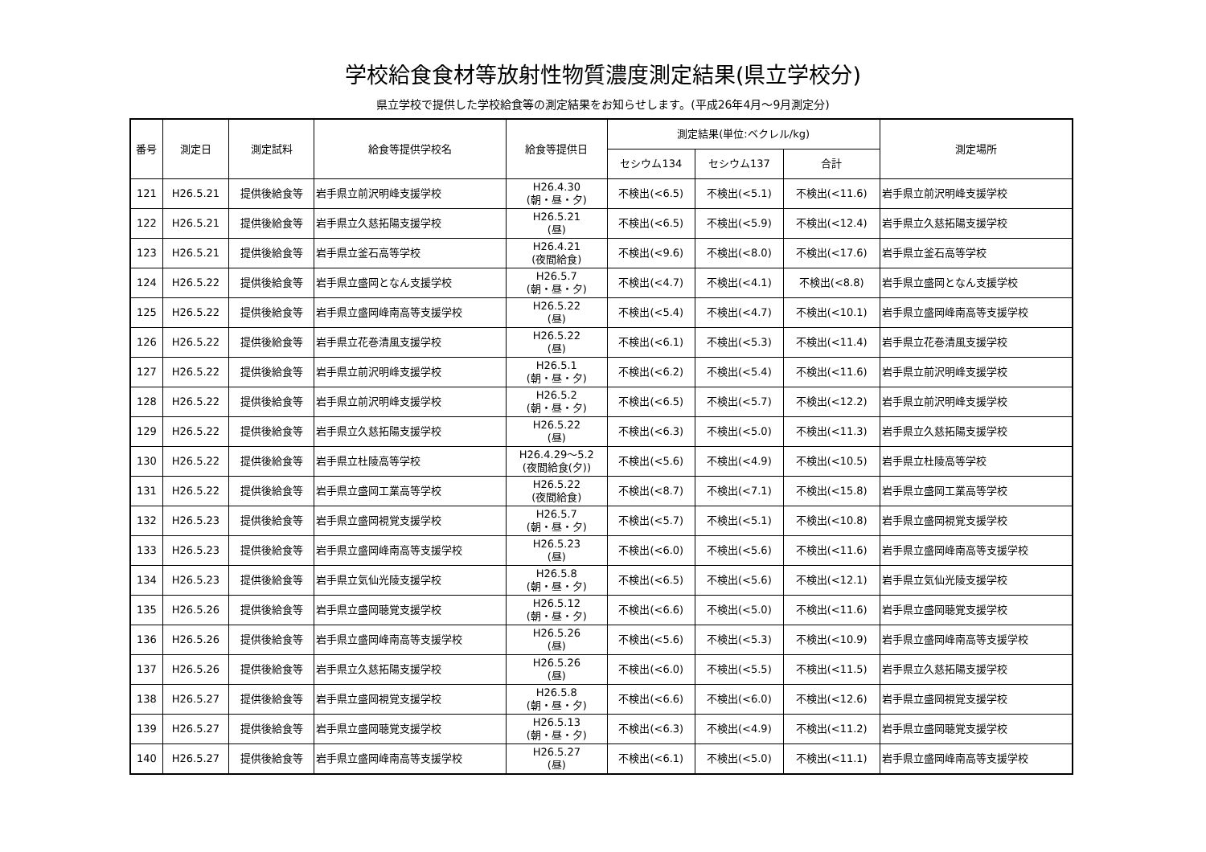学校給食食材等放射性物質濃度測定結果(県立学校分)
県立学校で提供した学校給食等の測定結果をお知らせします。(平成26年4月～9月測定分)
| 番号 | 測定日 | 測定試料 | 給食等提供学校名 | 給食等提供日 | 測定結果(単位:ベクレル/kg) | | | 測定場所 |
| --- | --- | --- | --- | --- | --- | --- | --- | --- |
| | | | | | セシウム134 | セシウム137 | 合計 | |
| 121 | H26.5.21 | 提供後給食等 | 岩手県立前沢明峰支援学校 | H26.4.30 (朝・昼・夕) | 不検出(<6.5) | 不検出(<5.1) | 不検出(<11.6) | 岩手県立前沢明峰支援学校 |
| 122 | H26.5.21 | 提供後給食等 | 岩手県立久慈拓陽支援学校 | H26.5.21 (昼) | 不検出(<6.5) | 不検出(<5.9) | 不検出(<12.4) | 岩手県立久慈拓陽支援学校 |
| 123 | H26.5.21 | 提供後給食等 | 岩手県立釜石高等学校 | H26.4.21 (夜間給食) | 不検出(<9.6) | 不検出(<8.0) | 不検出(<17.6) | 岩手県立釜石高等学校 |
| 124 | H26.5.22 | 提供後給食等 | 岩手県立盛岡となん支援学校 | H26.5.7 (朝・昼・夕) | 不検出(<4.7) | 不検出(<4.1) | 不検出(<8.8) | 岩手県立盛岡となん支援学校 |
| 125 | H26.5.22 | 提供後給食等 | 岩手県立盛岡峰南高等支援学校 | H26.5.22 (昼) | 不検出(<5.4) | 不検出(<4.7) | 不検出(<10.1) | 岩手県立盛岡峰南高等支援学校 |
| 126 | H26.5.22 | 提供後給食等 | 岩手県立花巻清風支援学校 | H26.5.22 (昼) | 不検出(<6.1) | 不検出(<5.3) | 不検出(<11.4) | 岩手県立花巻清風支援学校 |
| 127 | H26.5.22 | 提供後給食等 | 岩手県立前沢明峰支援学校 | H26.5.1 (朝・昼・夕) | 不検出(<6.2) | 不検出(<5.4) | 不検出(<11.6) | 岩手県立前沢明峰支援学校 |
| 128 | H26.5.22 | 提供後給食等 | 岩手県立前沢明峰支援学校 | H26.5.2 (朝・昼・夕) | 不検出(<6.5) | 不検出(<5.7) | 不検出(<12.2) | 岩手県立前沢明峰支援学校 |
| 129 | H26.5.22 | 提供後給食等 | 岩手県立久慈拓陽支援学校 | H26.5.22 (昼) | 不検出(<6.3) | 不検出(<5.0) | 不検出(<11.3) | 岩手県立久慈拓陽支援学校 |
| 130 | H26.5.22 | 提供後給食等 | 岩手県立杜陵高等学校 | H26.4.29～5.2 (夜間給食(夕)) | 不検出(<5.6) | 不検出(<4.9) | 不検出(<10.5) | 岩手県立杜陵高等学校 |
| 131 | H26.5.22 | 提供後給食等 | 岩手県立盛岡工業高等学校 | H26.5.22 (夜間給食) | 不検出(<8.7) | 不検出(<7.1) | 不検出(<15.8) | 岩手県立盛岡工業高等学校 |
| 132 | H26.5.23 | 提供後給食等 | 岩手県立盛岡視覚支援学校 | H26.5.7 (朝・昼・夕) | 不検出(<5.7) | 不検出(<5.1) | 不検出(<10.8) | 岩手県立盛岡視覚支援学校 |
| 133 | H26.5.23 | 提供後給食等 | 岩手県立盛岡峰南高等支援学校 | H26.5.23 (昼) | 不検出(<6.0) | 不検出(<5.6) | 不検出(<11.6) | 岩手県立盛岡峰南高等支援学校 |
| 134 | H26.5.23 | 提供後給食等 | 岩手県立気仙光陵支援学校 | H26.5.8 (朝・昼・夕) | 不検出(<6.5) | 不検出(<5.6) | 不検出(<12.1) | 岩手県立気仙光陵支援学校 |
| 135 | H26.5.26 | 提供後給食等 | 岩手県立盛岡聴覚支援学校 | H26.5.12 (朝・昼・夕) | 不検出(<6.6) | 不検出(<5.0) | 不検出(<11.6) | 岩手県立盛岡聴覚支援学校 |
| 136 | H26.5.26 | 提供後給食等 | 岩手県立盛岡峰南高等支援学校 | H26.5.26 (昼) | 不検出(<5.6) | 不検出(<5.3) | 不検出(<10.9) | 岩手県立盛岡峰南高等支援学校 |
| 137 | H26.5.26 | 提供後給食等 | 岩手県立久慈拓陽支援学校 | H26.5.26 (昼) | 不検出(<6.0) | 不検出(<5.5) | 不検出(<11.5) | 岩手県立久慈拓陽支援学校 |
| 138 | H26.5.27 | 提供後給食等 | 岩手県立盛岡視覚支援学校 | H26.5.8 (朝・昼・夕) | 不検出(<6.6) | 不検出(<6.0) | 不検出(<12.6) | 岩手県立盛岡視覚支援学校 |
| 139 | H26.5.27 | 提供後給食等 | 岩手県立盛岡聴覚支援学校 | H26.5.13 (朝・昼・夕) | 不検出(<6.3) | 不検出(<4.9) | 不検出(<11.2) | 岩手県立盛岡聴覚支援学校 |
| 140 | H26.5.27 | 提供後給食等 | 岩手県立盛岡峰南高等支援学校 | H26.5.27 (昼) | 不検出(<6.1) | 不検出(<5.0) | 不検出(<11.1) | 岩手県立盛岡峰南高等支援学校 |